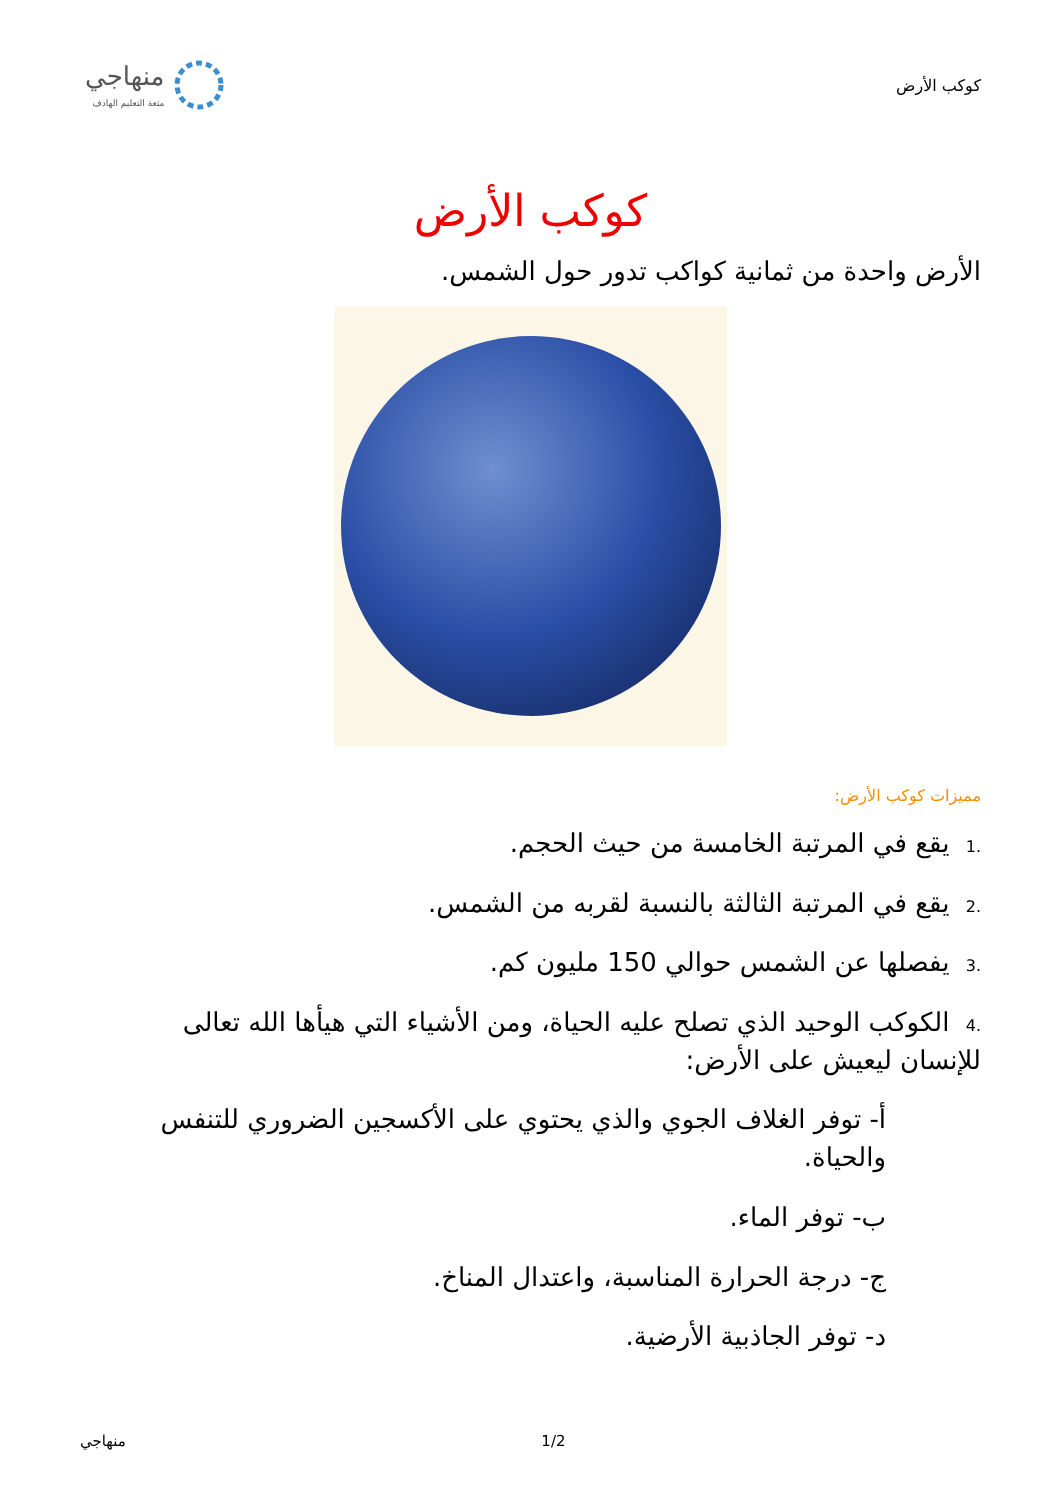كوكب الأرض
منهاجي
متعة التعليم الهادف
كوكب الأرض
الأرض واحدة من ثمانية كواكب تدور حول الشمس.
مميزات كوكب الأرض:
.1 يقع في المرتبة الخامسة من حيث الحجم.
.2 يقع في المرتبة الثالثة بالنسبة لقربه من الشمس.
.3 يفصلها عن الشمس حوالي 150 مليون كم.
.4 الكوكب الوحيد الذي تصلح عليه الحياة، ومن الأشياء التي هيأها الله تعالى للإنسان ليعيش على الأرض:
أ- توفر الغلاف الجوي والذي يحتوي على الأكسجين الضروري للتنفس والحياة.
ب- توفر الماء.
ج- درجة الحرارة المناسبة، واعتدال المناخ.
د- توفر الجاذبية الأرضية.
منهاجي 1/2